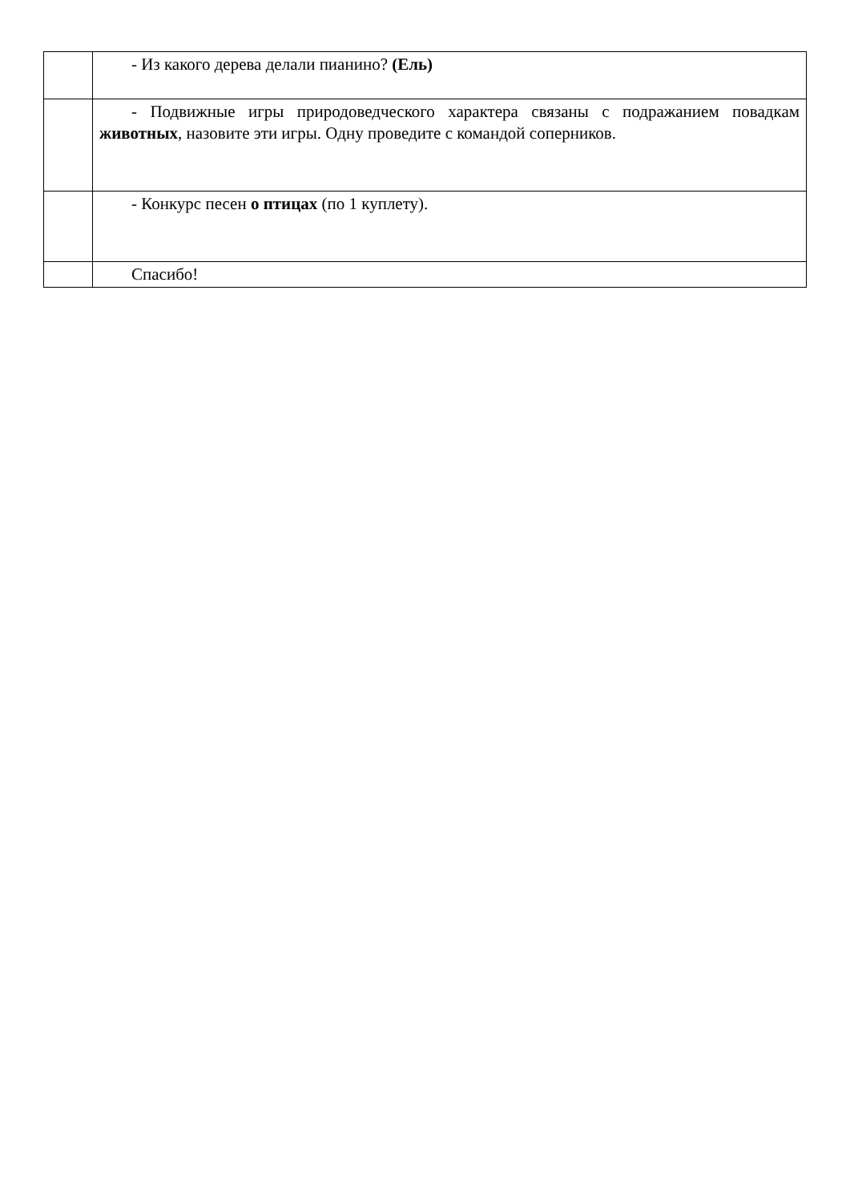| | - Из какого дерева делали пианино? (Ель) |
| | - Подвижные игры природоведческого характера связаны с подражанием повадкам животных , назовите эти игры. Одну проведите с командой соперников. |
| | - Конкурс песен о птицах (по 1 куплету). |
| | Спасибо! |